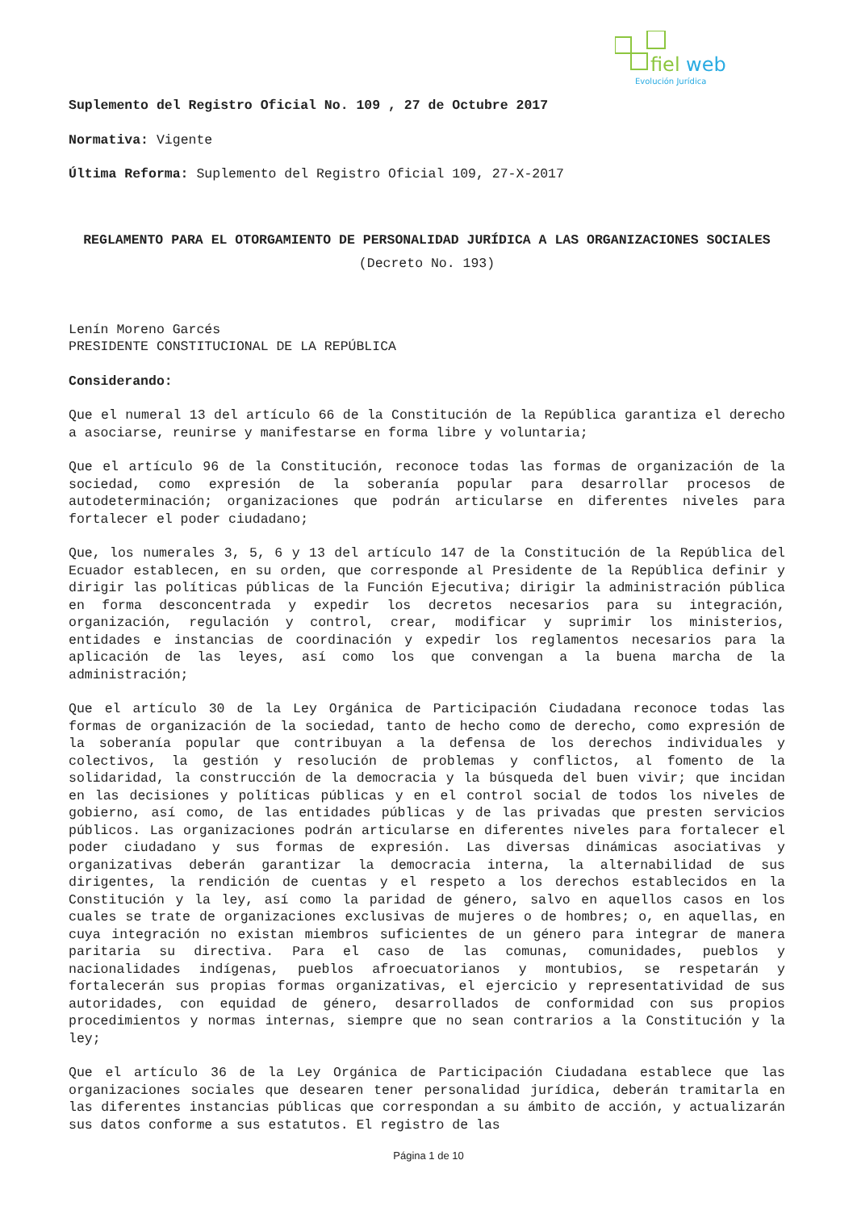fiel
web
Evolución Jurídica
Suplemento del Registro Oficial No. 109 , 27 de Octubre 2017
Normativa: Vigente
Última Reforma: Suplemento del Registro Oficial 109, 27-X-2017
REGLAMENTO PARA EL OTORGAMIENTO DE PERSONALIDAD JURÍDICA A LAS ORGANIZACIONES SOCIALES
(Decreto No. 193)
Lenín Moreno Garcés
PRESIDENTE CONSTITUCIONAL DE LA REPÚBLICA
Considerando:
Que el numeral 13 del artículo 66 de la Constitución de la República garantiza el derecho a asociarse, reunirse y manifestarse en forma libre y voluntaria;
Que el artículo 96 de la Constitución, reconoce todas las formas de organización de la sociedad, como expresión de la soberanía popular para desarrollar procesos de autodeterminación; organizaciones que podrán articularse en diferentes niveles para fortalecer el poder ciudadano;
Que, los numerales 3, 5, 6 y 13 del artículo 147 de la Constitución de la República del Ecuador establecen, en su orden, que corresponde al Presidente de la República definir y dirigir las políticas públicas de la Función Ejecutiva; dirigir la administración pública en forma desconcentrada y expedir los decretos necesarios para su integración, organización, regulación y control, crear, modificar y suprimir los ministerios, entidades e instancias de coordinación y expedir los reglamentos necesarios para la aplicación de las leyes, así como los que convengan a la buena marcha de la administración;
Que el artículo 30 de la Ley Orgánica de Participación Ciudadana reconoce todas las formas de organización de la sociedad, tanto de hecho como de derecho, como expresión de la soberanía popular que contribuyan a la defensa de los derechos individuales y colectivos, la gestión y resolución de problemas y conflictos, al fomento de la solidaridad, la construcción de la democracia y la búsqueda del buen vivir; que incidan en las decisiones y políticas públicas y en el control social de todos los niveles de gobierno, así como, de las entidades públicas y de las privadas que presten servicios públicos. Las organizaciones podrán articularse en diferentes niveles para fortalecer el poder ciudadano y sus formas de expresión. Las diversas dinámicas asociativas y organizativas deberán garantizar la democracia interna, la alternabilidad de sus dirigentes, la rendición de cuentas y el respeto a los derechos establecidos en la Constitución y la ley, así como la paridad de género, salvo en aquellos casos en los cuales se trate de organizaciones exclusivas de mujeres o de hombres; o, en aquellas, en cuya integración no existan miembros suficientes de un género para integrar de manera paritaria su directiva. Para el caso de las comunas, comunidades, pueblos y nacionalidades indígenas, pueblos afroecuatorianos y montubios, se respetarán y fortalecerán sus propias formas organizativas, el ejercicio y representatividad de sus autoridades, con equidad de género, desarrollados de conformidad con sus propios procedimientos y normas internas, siempre que no sean contrarios a la Constitución y la ley;
Que el artículo 36 de la Ley Orgánica de Participación Ciudadana establece que las organizaciones sociales que desearen tener personalidad jurídica, deberán tramitarla en las diferentes instancias públicas que correspondan a su ámbito de acción, y actualizarán sus datos conforme a sus estatutos. El registro de las
Página 1 de 10